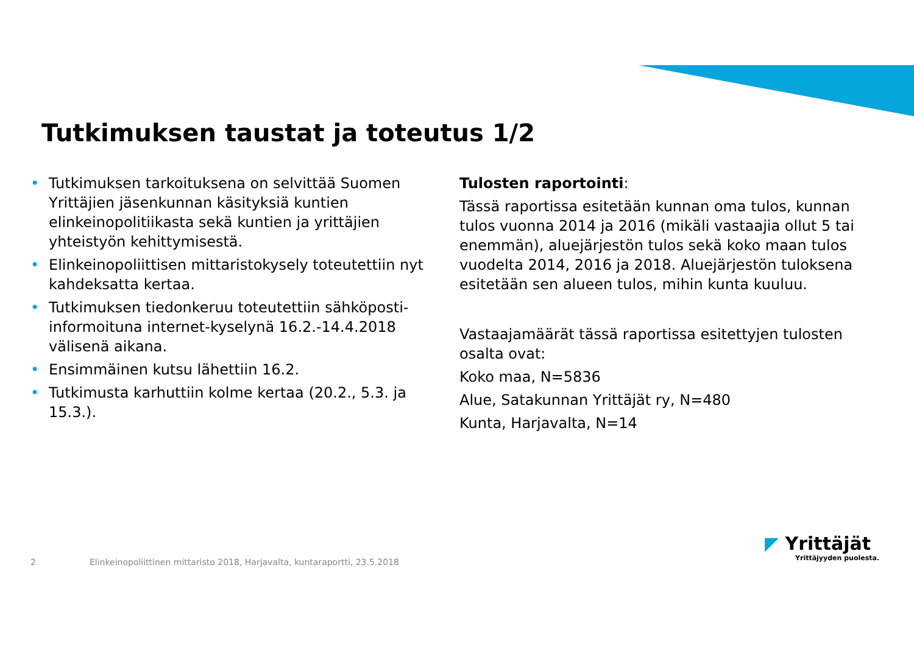Tutkimuksen taustat ja toteutus 1/2
• Tutkimuksen tarkoituksena on selvittää Suomen Yrittäjien jäsenkunnan käsityksiä kuntien elinkeinopolitiikasta sekä kuntien ja yrittäjien yhteistyön kehittymisestä.
• Elinkeinopoliittisen mittaristokysely toteutettiin nyt kahdeksatta kertaa.
• Tutkimuksen tiedonkeruu toteutettiin sähköposti-informoituna internet-kyselynä 16.2.-14.4.2018 välisenä aikana.
• Ensimmäinen kutsu lähettiin 16.2.
• Tutkimusta karhuttiin kolme kertaa (20.2., 5.3. ja 15.3.).
Tulosten raportointi:
Tässä raportissa esitetään kunnan oma tulos, kunnan tulos vuonna 2014 ja 2016 (mikäli vastaajia ollut 5 tai enemmän), aluejärjestön tulos sekä koko maan tulos vuodelta 2014, 2016 ja 2018. Aluejärjestön tuloksena esitetään sen alueen tulos, mihin kunta kuuluu.
Vastaajamäärät tässä raportissa esitettyjen tulosten osalta ovat:
Koko maa, N=5836
Alue, Satakunnan Yrittäjät ry, N=480
Kunta, Harjavalta, N=14
2 Elinkeinopoliittinen mittaristo 2018, Harjavalta, kuntaraportti, 23.5.2018
◤ Yrittäjät
Yrittäjyyden puolesta.